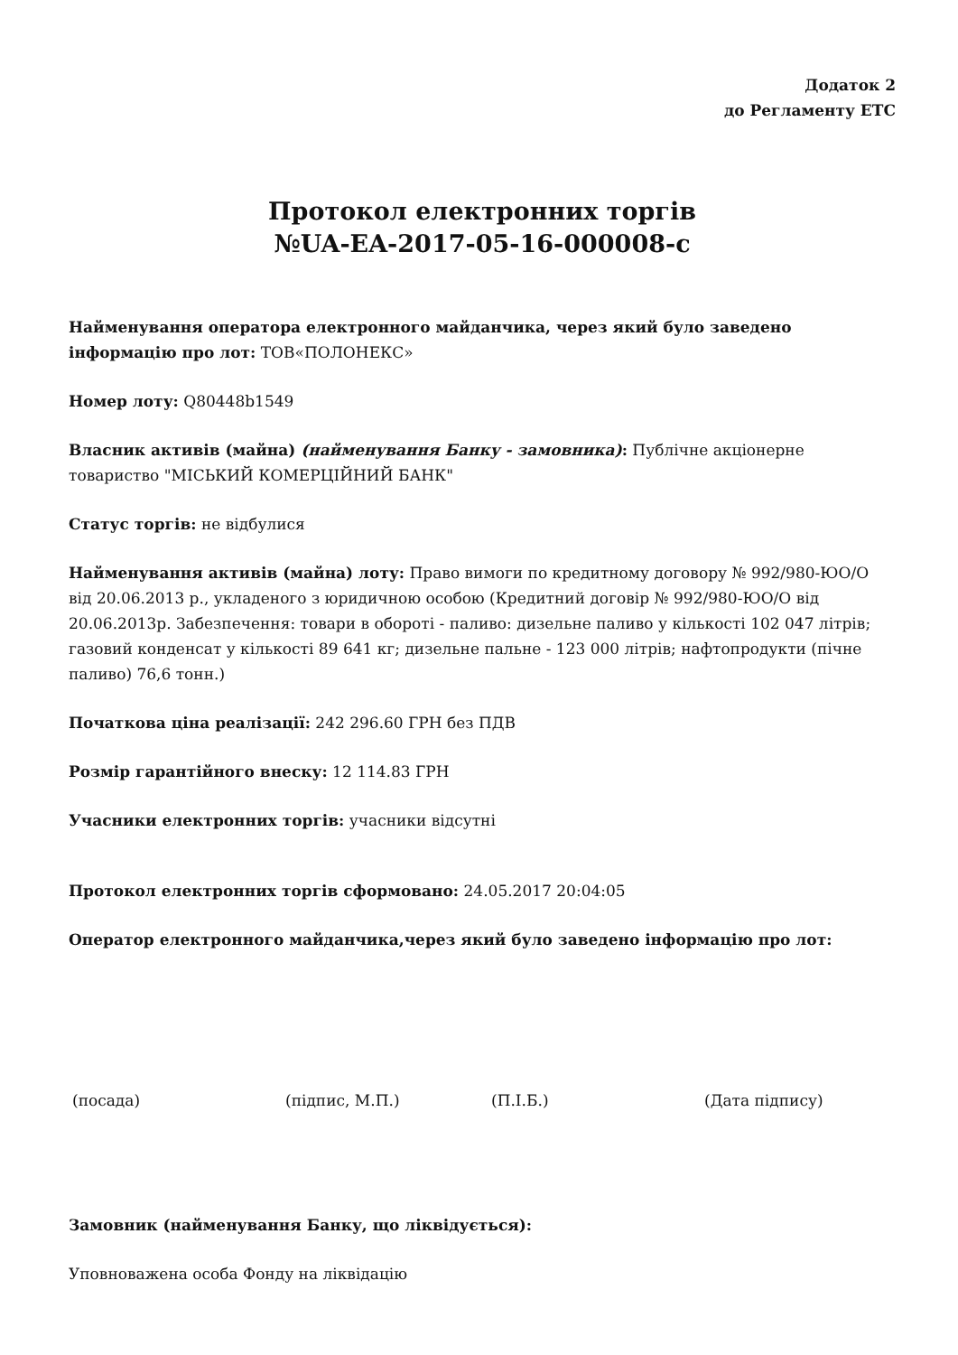Додаток 2
до Регламенту ЕТС
Протокол електронних торгів
№UA-EA-2017-05-16-000008-c
Найменування оператора електронного майданчика, через який було заведено інформацію про лот: ТОВ«ПОЛОНЕКС»
Номер лоту: Q80448b1549
Власник активів (майна) (найменування Банку - замовника): Публічне акціонерне товариство "МІСЬКИЙ КОМЕРЦІЙНИЙ БАНК"
Статус торгів: не відбулися
Найменування активів (майна) лоту: Право вимоги по кредитному договору № 992/980-ЮО/О від 20.06.2013 р., укладеного з юридичною особою (Кредитний договір № 992/980-ЮО/О від 20.06.2013р. Забезпечення: товари в обороті - паливо: дизельне паливо у кількості 102 047 літрів; газовий конденсат у кількості 89 641 кг; дизельне пальне - 123 000 літрів; нафтопродукти (пічне паливо) 76,6 тонн.)
Початкова ціна реалізації: 242 296.60 ГРН без ПДВ
Розмір гарантійного внеску: 12 114.83 ГРН
Учасники електронних торгів: учасники відсутні
Протокол електронних торгів сформовано: 24.05.2017 20:04:05
Оператор електронного майданчика,через який було заведено інформацію про лот:
(посада) (підпис, М.П.) (П.І.Б.) (Дата підпису)
Замовник (найменування Банку, що ліквідується):
Уповноважена особа Фонду на ліквідацію